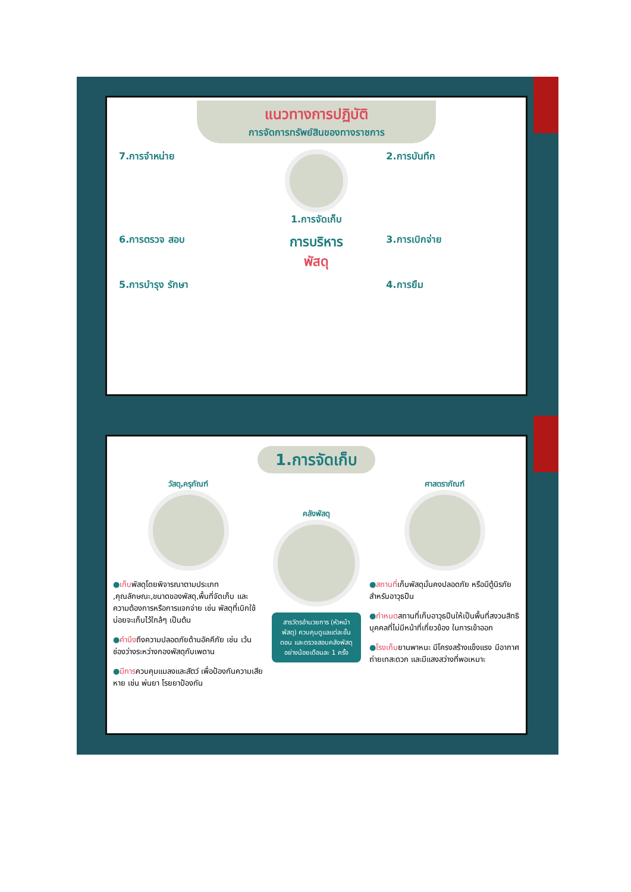แนวทางการปฏิบัติ
การจัดการทรัพย์สินของทางราชการ
7.การจำหน่าย
1.การจัดเก็บ
2.การบันทึก
6.การตรวจ สอบ
การบริหาร
พัสดุ
3.การเบิกจ่าย
5.การบำรุง รักษา
4.การยืม
1.การจัดเก็บ
วัสดุ,ครุภัณฑ์
●เก็บพัสดุโดยพิจารณาตามประเภท ,คุณลักษณะ,ขนาดของพัสดุ,พื้นที่จัดเก็บ และความต้องการหรือการแจกจ่าย เช่น พัสดุที่เบิกใช้บ่อยจะเก็บไว้ใกล้ๆ เป็นต้น
●คำนึงถึงความปลอดภัยด้านอัคคีภัย เช่น เว้นช่องว่างระหว่างกองพัสดุกับเพดาน
●มีการควบคุมแมลงและสัตว์ เพื่อป้องกันความเสียหาย เช่น พ่นยา โรยยาป้องกัน
คลังพัสดุ
สารวัตรอำนวยการ (หัวหน้าพัสดุ) ควบคุมดูแลแต่ละขั้นตอน และตรวจสอบคลังพัสดุอย่างน้อยเดือนละ 1 ครั้ง
ศาสตราภัณฑ์
●สถานที่เก็บพัสดุมั่นคงปลอดภัย หรือมีตู้นิรภัยสำหรับอาวุธปืน
●กำหนดสถานที่เก็บอาวุธปืนให้เป็นพื้นที่สงวนสิทธิบุคคลที่ไม่มีหน้าที่เกี่ยวข้อง ในการเข้าออก
●โรงเก็บยานพาหนะ มีโครงสร้างแข็งแรง มีอากาศถ่ายเทสะดวก และมีแสงสว่างที่พอเหมาะ